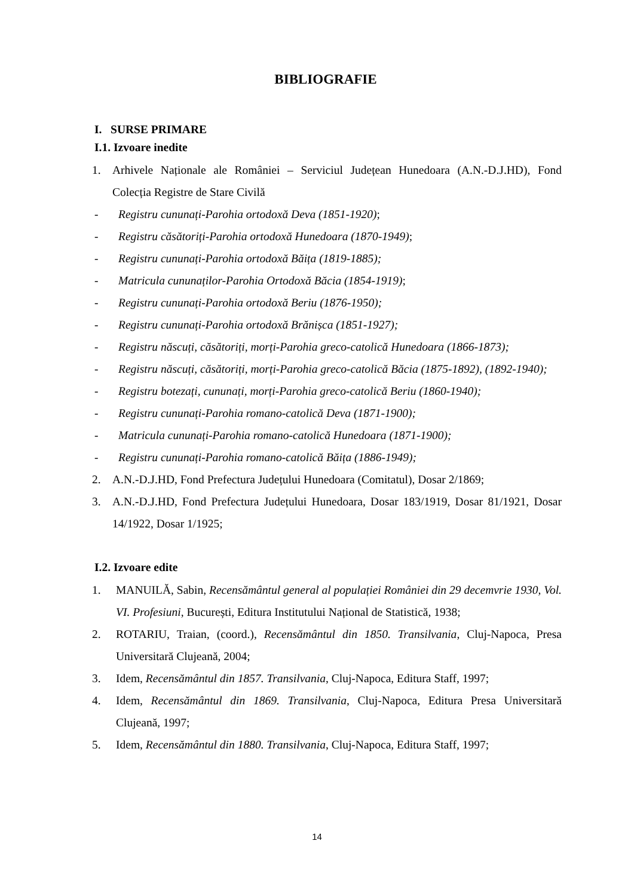BIBLIOGRAFIE
I. SURSE PRIMARE
I.1. Izvoare inedite
1. Arhivele Naționale ale României – Serviciul Județean Hunedoara (A.N.-D.J.HD), Fond Colecția Registre de Stare Civilă
- Registru cununați-Parohia ortodoxă Deva (1851-1920);
- Registru căsătoriți-Parohia ortodoxă Hunedoara (1870-1949);
- Registru cununați-Parohia ortodoxă Băița (1819-1885);
- Matricula cununaților-Parohia Ortodoxă Băcia (1854-1919);
- Registru cununați-Parohia ortodoxă Beriu (1876-1950);
- Registru cununați-Parohia ortodoxă Brănișca (1851-1927);
- Registru născuți, căsătoriți, morți-Parohia greco-catolică Hunedoara (1866-1873);
- Registru născuți, căsătoriți, morți-Parohia greco-catolică Băcia (1875-1892), (1892-1940);
- Registru botezați, cununați, morți-Parohia greco-catolică Beriu (1860-1940);
- Registru cununați-Parohia romano-catolică Deva (1871-1900);
- Matricula cununați-Parohia romano-catolică Hunedoara (1871-1900);
- Registru cununați-Parohia romano-catolică Băița (1886-1949);
2. A.N.-D.J.HD, Fond Prefectura Județului Hunedoara (Comitatul), Dosar 2/1869;
3. A.N.-D.J.HD, Fond Prefectura Județului Hunedoara, Dosar 183/1919, Dosar 81/1921, Dosar 14/1922, Dosar 1/1925;
I.2. Izvoare edite
1. MANUILĂ, Sabin, Recensământul general al populației României din 29 decemvrie 1930, Vol. VI. Profesiuni, București, Editura Institutului Național de Statistică, 1938;
2. ROTARIU, Traian, (coord.), Recensământul din 1850. Transilvania, Cluj-Napoca, Presa Universitară Clujeană, 2004;
3. Idem, Recensământul din 1857. Transilvania, Cluj-Napoca, Editura Staff, 1997;
4. Idem, Recensământul din 1869. Transilvania, Cluj-Napoca, Editura Presa Universitară Clujeană, 1997;
5. Idem, Recensământul din 1880. Transilvania, Cluj-Napoca, Editura Staff, 1997;
14